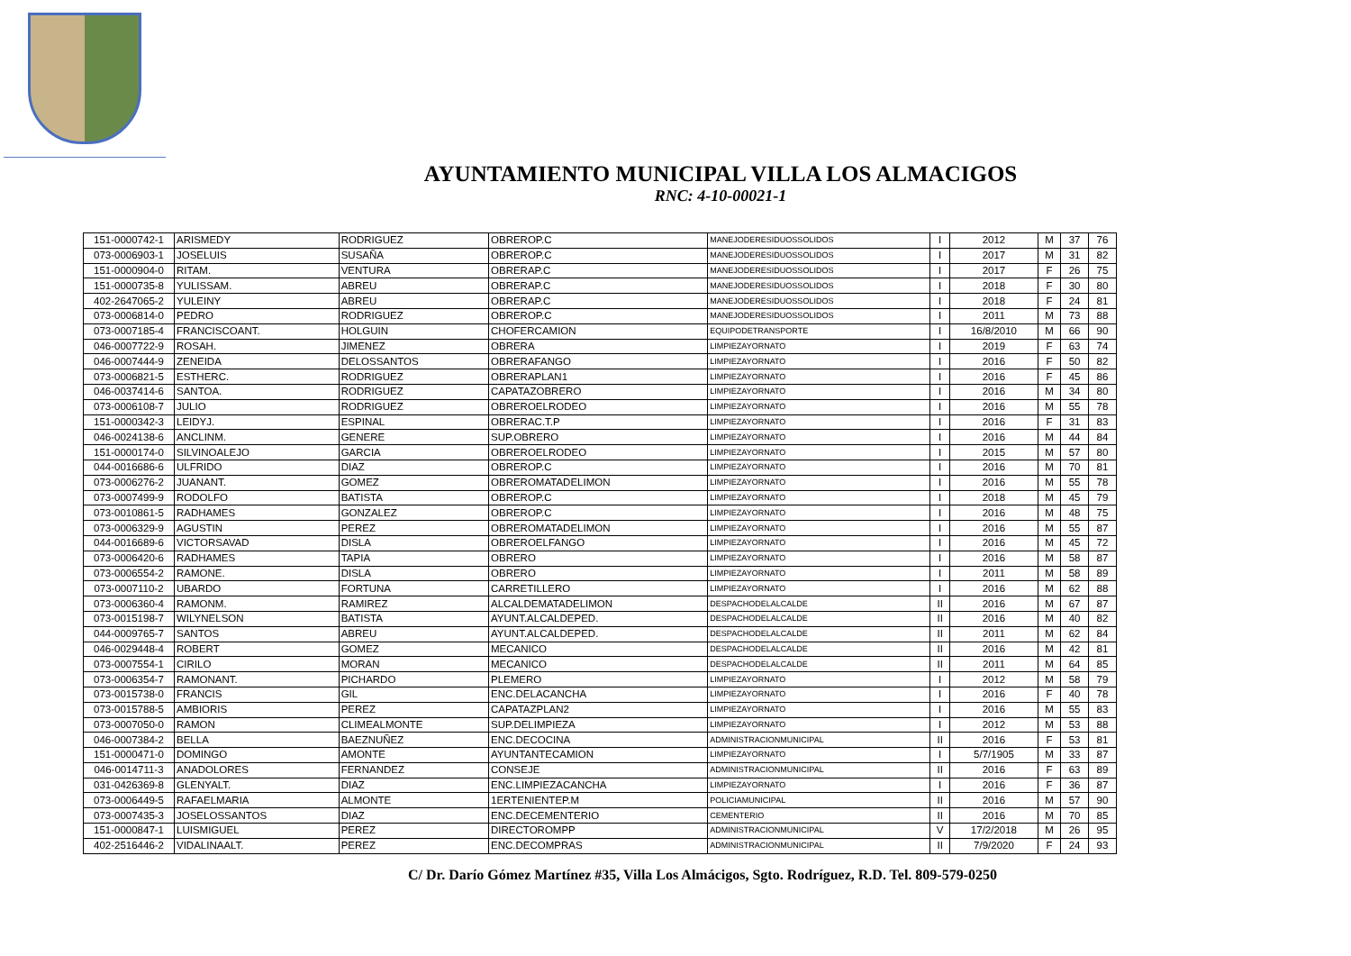AYUNTAMIENTO MUNICIPAL VILLA LOS ALMACIGOS
RNC: 4-10-00021-1
| 151-0000742-1 | ARISMEDY | RODRIGUEZ | OBREROP.C | MANEJODERESIDUOSSOLIDOS | I | 2012 | M | 37 | 76 |
| 073-0006903-1 | JOSELUIS | SUSAÑA | OBREROP.C | MANEJODERESIDUOSSOLIDOS | I | 2017 | M | 31 | 82 |
| 151-0000904-0 | RITAM. | VENTURA | OBRERAP.C | MANEJODERESIDUOSSOLIDOS | I | 2017 | F | 26 | 75 |
| 151-0000735-8 | YULISSAM. | ABREU | OBRERAP.C | MANEJODERESIDUOSSOLIDOS | I | 2018 | F | 30 | 80 |
| 402-2647065-2 | YULEINY | ABREU | OBRERAP.C | MANEJODERESIDUOSSOLIDOS | I | 2018 | F | 24 | 81 |
| 073-0006814-0 | PEDRO | RODRIGUEZ | OBREROP.C | MANEJODERESIDUOSSOLIDOS | I | 2011 | M | 73 | 88 |
| 073-0007185-4 | FRANCISCOANT. | HOLGUIN | CHOFERCAMION | EQUIPODETRANSPORTE | I | 16/8/2010 | M | 66 | 90 |
| 046-0007722-9 | ROSAH. | JIMENEZ | OBRERA | LIMPIEZAYORNATO | I | 2019 | F | 63 | 74 |
| 046-0007444-9 | ZENEIDA | DELOSSANTOS | OBRERAFANGO | LIMPIEZAYORNATO | I | 2016 | F | 50 | 82 |
| 073-0006821-5 | ESTHERC. | RODRIGUEZ | OBRERAPLAN1 | LIMPIEZAYORNATO | I | 2016 | F | 45 | 86 |
| 046-0037414-6 | SANTOA. | RODRIGUEZ | CAPATAZOBRERO | LIMPIEZAYORNATO | I | 2016 | M | 34 | 80 |
| 073-0006108-7 | JULIO | RODRIGUEZ | OBREROELRODEO | LIMPIEZAYORNATO | I | 2016 | M | 55 | 78 |
| 151-0000342-3 | LEIDYJ. | ESPINAL | OBRERAC.T.P | LIMPIEZAYORNATO | I | 2016 | F | 31 | 83 |
| 046-0024138-6 | ANCLINM. | GENERE | SUP.OBRERO | LIMPIEZAYORNATO | I | 2016 | M | 44 | 84 |
| 151-0000174-0 | SILVINOALEJO | GARCIA | OBREROELRODEO | LIMPIEZAYORNATO | I | 2015 | M | 57 | 80 |
| 044-0016686-6 | ULFRIDO | DIAZ | OBREROP.C | LIMPIEZAYORNATO | I | 2016 | M | 70 | 81 |
| 073-0006276-2 | JUANANT. | GOMEZ | OBREROMATADELIMON | LIMPIEZAYORNATO | I | 2016 | M | 55 | 78 |
| 073-0007499-9 | RODOLFO | BATISTA | OBREROP.C | LIMPIEZAYORNATO | I | 2018 | M | 45 | 79 |
| 073-0010861-5 | RADHAMES | GONZALEZ | OBREROP.C | LIMPIEZAYORNATO | I | 2016 | M | 48 | 75 |
| 073-0006329-9 | AGUSTIN | PEREZ | OBREROMATADELIMON | LIMPIEZAYORNATO | I | 2016 | M | 55 | 87 |
| 044-0016689-6 | VICTORSAVAD | DISLA | OBREROELFANGO | LIMPIEZAYORNATO | I | 2016 | M | 45 | 72 |
| 073-0006420-6 | RADHAMES | TAPIA | OBRERO | LIMPIEZAYORNATO | I | 2016 | M | 58 | 87 |
| 073-0006554-2 | RAMONE. | DISLA | OBRERO | LIMPIEZAYORNATO | I | 2011 | M | 58 | 89 |
| 073-0007110-2 | UBARDO | FORTUNA | CARRETILLERO | LIMPIEZAYORNATO | I | 2016 | M | 62 | 88 |
| 073-0006360-4 | RAMONM. | RAMIREZ | ALCALDEMATADELIMON | DESPACHODELALCALDE | II | 2016 | M | 67 | 87 |
| 073-0015198-7 | WILYNELSON | BATISTA | AYUNT.ALCALDEPED. | DESPACHODELALCALDE | II | 2016 | M | 40 | 82 |
| 044-0009765-7 | SANTOS | ABREU | AYUNT.ALCALDEPED. | DESPACHODELALCALDE | II | 2011 | M | 62 | 84 |
| 046-0029448-4 | ROBERT | GOMEZ | MECANICO | DESPACHODELALCALDE | II | 2016 | M | 42 | 81 |
| 073-0007554-1 | CIRILO | MORAN | MECANICO | DESPACHODELALCALDE | II | 2011 | M | 64 | 85 |
| 073-0006354-7 | RAMONANT. | PICHARDO | PLEMERO | LIMPIEZAYORNATO | I | 2012 | M | 58 | 79 |
| 073-0015738-0 | FRANCIS | GIL | ENC.DELACANCHA | LIMPIEZAYORNATO | I | 2016 | F | 40 | 78 |
| 073-0015788-5 | AMBIORIS | PEREZ | CAPATAZPLAN2 | LIMPIEZAYORNATO | I | 2016 | M | 55 | 83 |
| 073-0007050-0 | RAMON | CLIMEALMONTE | SUP.DELIMPIEZA | LIMPIEZAYORNATO | I | 2012 | M | 53 | 88 |
| 046-0007384-2 | BELLA | BAEZNUÑEZ | ENC.DECOCINA | ADMINISTRACIONMUNICIPAL | II | 2016 | F | 53 | 81 |
| 151-0000471-0 | DOMINGO | AMONTE | AYUNTANTECAMION | LIMPIEZAYORNATO | I | 5/7/1905 | M | 33 | 87 |
| 046-0014711-3 | ANADOLORES | FERNANDEZ | CONSEJE | ADMINISTRACIONMUNICIPAL | II | 2016 | F | 63 | 89 |
| 031-0426369-8 | GLENYALT. | DIAZ | ENC.LIMPIEZACANCHA | LIMPIEZAYORNATO | I | 2016 | F | 36 | 87 |
| 073-0006449-5 | RAFAELMARIA | ALMONTE | 1ERTENIENTEP.M | POLICIAMUNICIPAL | II | 2016 | M | 57 | 90 |
| 073-0007435-3 | JOSELOSSANTOS | DIAZ | ENC.DECEMENTERIO | CEMENTERIO | II | 2016 | M | 70 | 85 |
| 151-0000847-1 | LUISMIGUEL | PEREZ | DIRECTOROMPP | ADMINISTRACIONMUNICIPAL | V | 17/2/2018 | M | 26 | 95 |
| 402-2516446-2 | VIDALINAALT. | PEREZ | ENC.DECOMPRAS | ADMINISTRACIONMUNICIPAL | II | 7/9/2020 | F | 24 | 93 |
C/ Dr. Darío Gómez Martínez #35, Villa Los Almácigos, Sgto. Rodríguez, R.D. Tel. 809-579-0250